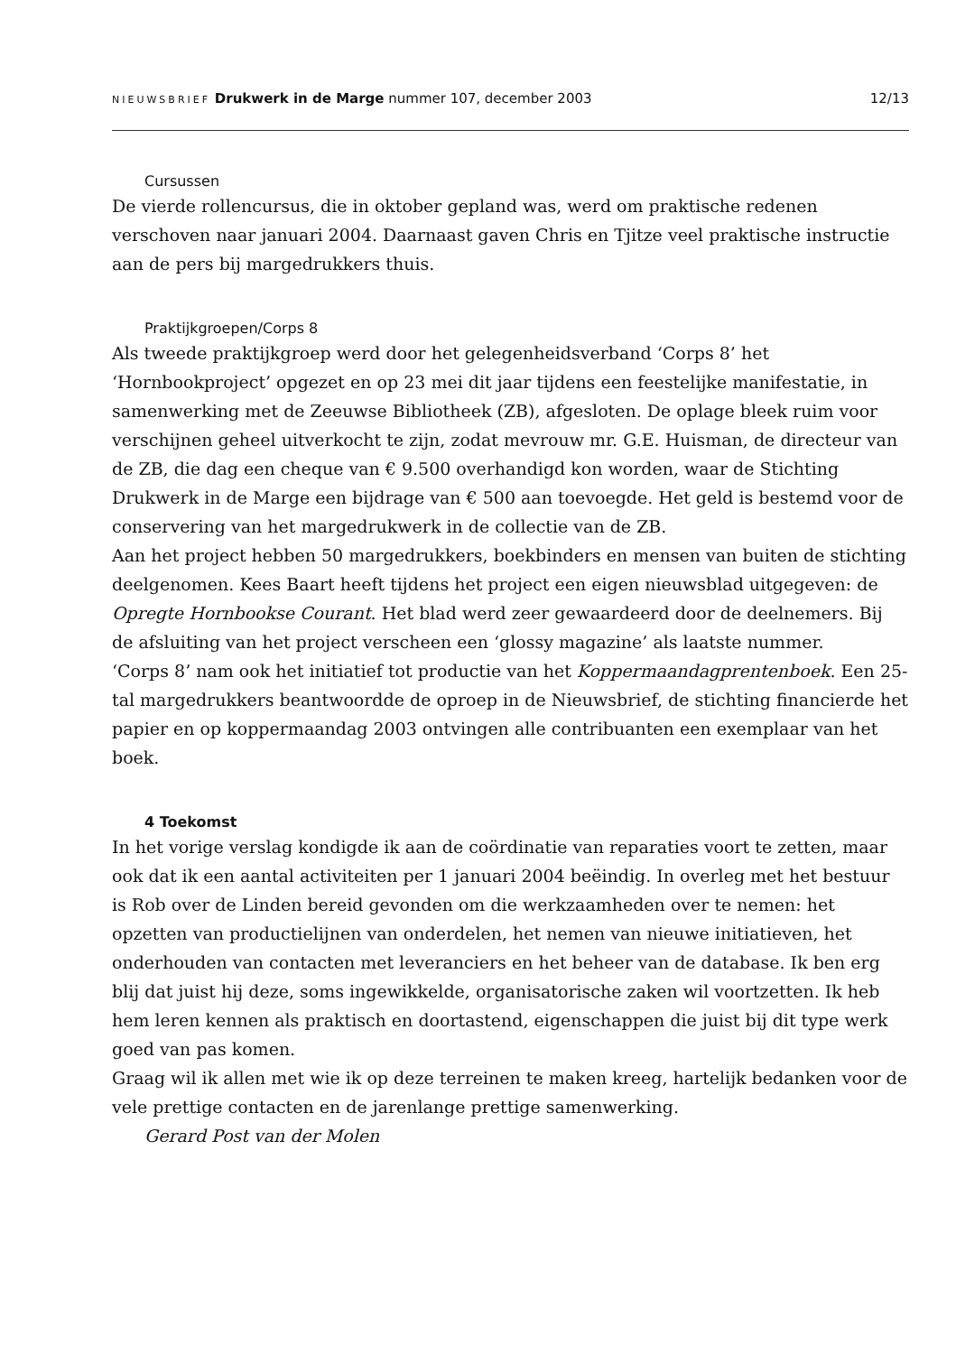NIEUWSBRIEF Drukwerk in de Marge nummer 107, december 2003 12/13
Cursussen
De vierde rollencursus, die in oktober gepland was, werd om praktische redenen verschoven naar januari 2004. Daarnaast gaven Chris en Tjitze veel praktische instructie aan de pers bij margedrukkers thuis.
Praktijkgroepen/Corps 8
Als tweede praktijkgroep werd door het gelegenheidsverband ‘Corps 8’ het ‘Hornbookproject’ opgezet en op 23 mei dit jaar tijdens een feestelijke manifestatie, in samenwerking met de Zeeuwse Bibliotheek (ZB), afgesloten. De oplage bleek ruim voor verschijnen geheel uitverkocht te zijn, zodat mevrouw mr. G.E. Huisman, de directeur van de ZB, die dag een cheque van € 9.500 overhandigd kon worden, waar de Stichting Drukwerk in de Marge een bijdrage van € 500 aan toevoegde. Het geld is bestemd voor de conservering van het margedrukwerk in de collectie van de ZB.
Aan het project hebben 50 margedrukkers, boekbinders en mensen van buiten de stichting deelgenomen. Kees Baart heeft tijdens het project een eigen nieuwsblad uitgegeven: de Opregte Hornbookse Courant. Het blad werd zeer gewaardeerd door de deelnemers. Bij de afsluiting van het project verscheen een ‘glossy magazine’ als laatste nummer.
‘Corps 8’ nam ook het initiatief tot productie van het Koppermaandagprentenboek. Een 25-tal margedrukkers beantwoordde de oproep in de Nieuwsbrief, de stichting financierde het papier en op koppermaandag 2003 ontvingen alle contribuanten een exemplaar van het boek.
4 Toekomst
In het vorige verslag kondigde ik aan de coördinatie van reparaties voort te zetten, maar ook dat ik een aantal activiteiten per 1 januari 2004 beëindig. In overleg met het bestuur is Rob over de Linden bereid gevonden om die werkzaamheden over te nemen: het opzetten van productielijnen van onderdelen, het nemen van nieuwe initiatieven, het onderhouden van contacten met leveranciers en het beheer van de database. Ik ben erg blij dat juist hij deze, soms ingewikkelde, organisatorische zaken wil voortzetten. Ik heb hem leren kennen als praktisch en doortastend, eigenschappen die juist bij dit type werk goed van pas komen.
Graag wil ik allen met wie ik op deze terreinen te maken kreeg, hartelijk bedanken voor de vele prettige contacten en de jarenlange prettige samenwerking.
Gerard Post van der Molen